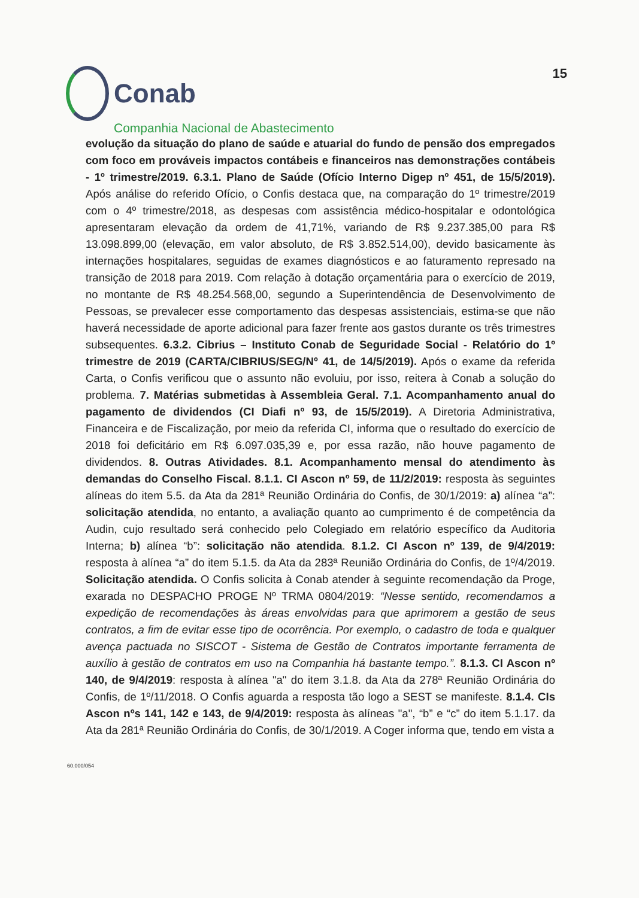Conab
15
Companhia Nacional de Abastecimento
evolução da situação do plano de saúde e atuarial do fundo de pensão dos empregados com foco em prováveis impactos contábeis e financeiros nas demonstrações contábeis - 1º trimestre/2019. 6.3.1. Plano de Saúde (Ofício Interno Digep nº 451, de 15/5/2019). Após análise do referido Ofício, o Confis destaca que, na comparação do 1º trimestre/2019 com o 4º trimestre/2018, as despesas com assistência médico-hospitalar e odontológica apresentaram elevação da ordem de 41,71%, variando de R$ 9.237.385,00 para R$ 13.098.899,00 (elevação, em valor absoluto, de R$ 3.852.514,00), devido basicamente às internações hospitalares, seguidas de exames diagnósticos e ao faturamento represado na transição de 2018 para 2019. Com relação à dotação orçamentária para o exercício de 2019, no montante de R$ 48.254.568,00, segundo a Superintendência de Desenvolvimento de Pessoas, se prevalecer esse comportamento das despesas assistenciais, estima-se que não haverá necessidade de aporte adicional para fazer frente aos gastos durante os três trimestres subsequentes. 6.3.2. Cibrius – Instituto Conab de Seguridade Social - Relatório do 1º trimestre de 2019 (CARTA/CIBRIUS/SEG/Nº 41, de 14/5/2019). Após o exame da referida Carta, o Confis verificou que o assunto não evoluiu, por isso, reitera à Conab a solução do problema. 7. Matérias submetidas à Assembleia Geral. 7.1. Acompanhamento anual do pagamento de dividendos (CI Diafi nº 93, de 15/5/2019). A Diretoria Administrativa, Financeira e de Fiscalização, por meio da referida CI, informa que o resultado do exercício de 2018 foi deficitário em R$ 6.097.035,39 e, por essa razão, não houve pagamento de dividendos. 8. Outras Atividades. 8.1. Acompanhamento mensal do atendimento às demandas do Conselho Fiscal. 8.1.1. CI Ascon nº 59, de 11/2/2019: resposta às seguintes alíneas do item 5.5. da Ata da 281ª Reunião Ordinária do Confis, de 30/1/2019: a) alínea “a”: solicitação atendida, no entanto, a avaliação quanto ao cumprimento é de competência da Audin, cujo resultado será conhecido pelo Colegiado em relatório específico da Auditoria Interna; b) alínea “b”: solicitação não atendida. 8.1.2. CI Ascon nº 139, de 9/4/2019: resposta à alínea “a” do item 5.1.5. da Ata da 283ª Reunião Ordinária do Confis, de 1º/4/2019. Solicitação atendida. O Confis solicita à Conab atender à seguinte recomendação da Proge, exarada no DESPACHO PROGE Nº TRMA 0804/2019: “Nesse sentido, recomendamos a expedição de recomendações às áreas envolvidas para que aprimorem a gestão de seus contratos, a fim de evitar esse tipo de ocorrência. Por exemplo, o cadastro de toda e qualquer avença pactuada no SISCOT - Sistema de Gestão de Contratos importante ferramenta de auxílio à gestão de contratos em uso na Companhia há bastante tempo.”. 8.1.3. CI Ascon nº 140, de 9/4/2019: resposta à alínea "a" do item 3.1.8. da Ata da 278ª Reunião Ordinária do Confis, de 1º/11/2018. O Confis aguarda a resposta tão logo a SEST se manifeste. 8.1.4. CIs Ascon nºs 141, 142 e 143, de 9/4/2019: resposta às alíneas "a", “b” e “c” do item 5.1.17. da Ata da 281ª Reunião Ordinária do Confis, de 30/1/2019. A Coger informa que, tendo em vista a
60.000/054